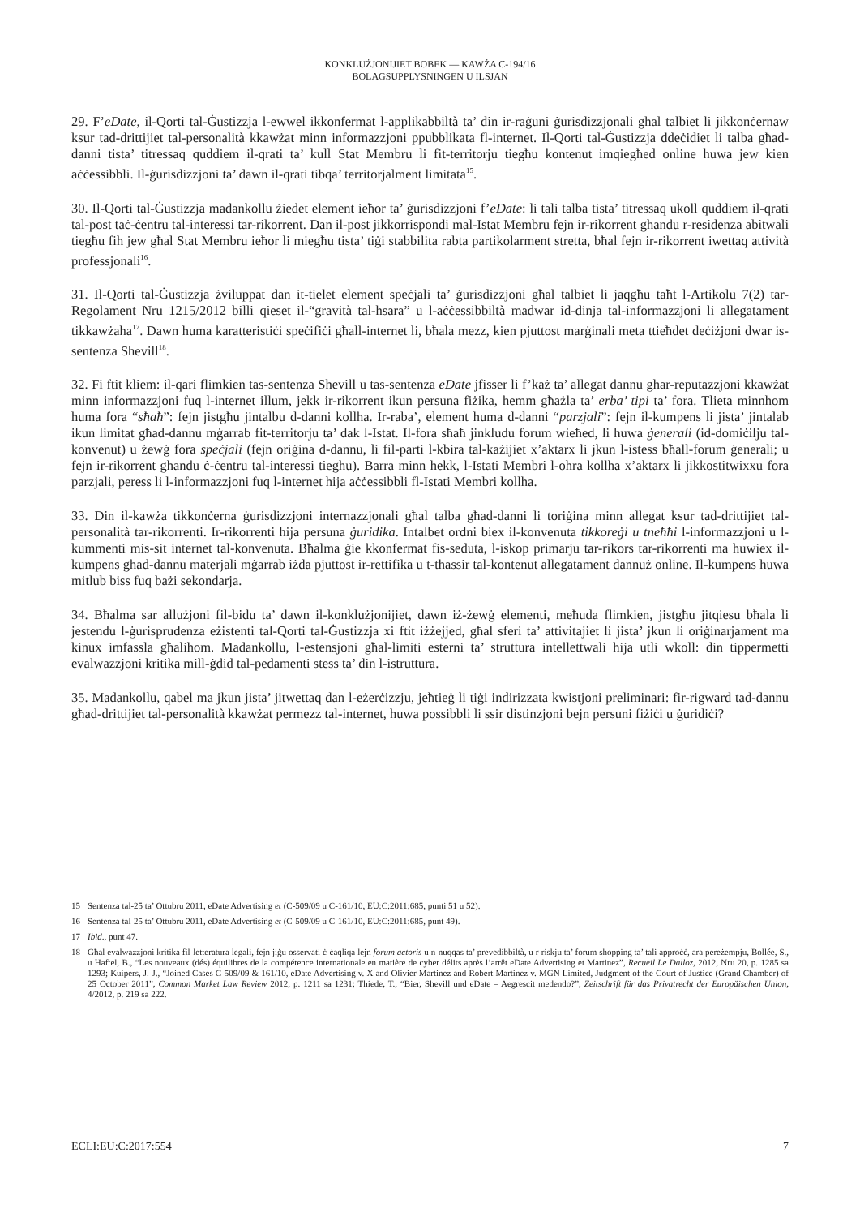KONKLUŻJONIJIET BOBEK — KAWŻA C-194/16
BOLAGSUPPLYSNINGEN U ILSJAN
29. F’eDate, il-Qorti tal-Ġustizzja l-ewwel ikkonfermat l-applikabbiltà ta’ din ir-raġuni ġurisdizzjonali għal talbiet li jikkonċernaw ksur tad-drittijiet tal-personalità kkawżat minn informazzjoni ppubblikata fl-internet. Il-Qorti tal-Ġustizzja ddeċidiet li talba għad-danni tista’ titressaq quddiem il-qrati ta’ kull Stat Membru li fit-territorju tiegħu kontenut imqiegħed online huwa jew kien aċċessibbli. Il-ġurisdizzjoni ta’ dawn il-qrati tibqa’ territorjalment limitata<sup>15</sup>.
30. Il-Qorti tal-Ġustizzja madankollu żiedet element ieħor ta’ ġurisdizzjoni f’eDate: li tali talba tista’ titressaq ukoll quddiem il-qrati tal-post taċ-ċentru tal-interessi tar-rikorrent. Dan il-post jikkorrispondi mal-Istat Membru fejn ir-rikorrent għandu r-residenza abitwali tiegħu fih jew għal Stat Membru ieħor li miegħu tista’ tiġi stabbilita rabta partikolarment stretta, bħal fejn ir-rikorrent iwettaq attività professjonali<sup>16</sup>.
31. Il-Qorti tal-Ġustizzja żviluppat dan it-tielet element speċjali ta’ ġurisdizzjoni għal talbiet li jaqgħu taħt l-Artikolu 7(2) tar-Regolament Nru 1215/2012 billi qieset il-“gravità tal-ħsara” u l-aċċessibbiltà madwar id-dinja tal-informazzjoni li allegatament tikkawżaha<sup>17</sup>. Dawn huma karatteristiċi speċifiċi għall-internet li, bħala mezz, kien pjuttost marġinali meta ttieħdet deċiżjoni dwar is-sentenza Shevill<sup>18</sup>.
32. Fi ftit kliem: il-qari flimkien tas-sentenza Shevill u tas-sentenza eDate jfisser li f’każ ta’ allegat dannu għar-reputazzjoni kkawżat minn informazzjoni fuq l-internet illum, jekk ir-rikorrent ikun persuna fiżika, hemm għażla ta’ erba’ tipi ta’ fora. Tlieta minnhom huma fora “sħaħ”: fejn jistgħu jintalbu d-danni kollha. Ir-raba’, element huma d-danni “parzjali”: fejn il-kumpens li jista’ jintalab ikun limitat għad-dannu mġarrab fit-territorju ta’ dak l-Istat. Il-fora sħaħ jinkludu forum wieħed, li huwa ġenerali (id-domiċilju tal-konvenut) u żewġ fora speċjali (fejn oriġina d-dannu, li fil-parti l-kbira tal-każijiet x’aktarx li jkun l-istess bħall-forum ġenerali; u fejn ir-rikorrent għandu ċ-ċentru tal-interessi tiegħu). Barra minn hekk, l-Istati Membri l-oħra kollha x’aktarx li jikkostitwixxu fora parzjali, peress li l-informazzjoni fuq l-internet hija aċċessibbli fl-Istati Membri kollha.
33. Din il-kawża tikkonċerna ġurisdizzjoni internazzjonali għal talba għad-danni li toriġina minn allegat ksur tad-drittijiet tal-personalità tar-rikorrenti. Ir-rikorrenti hija persuna ġuridika. Intalbet ordni biex il-konvenuta tikkoreġi u tneħħi l-informazzjoni u l-kummenti mis-sit internet tal-konvenuta. Bħalma ġie kkonfermat fis-seduta, l-iskop primarju tar-rikors tar-rikorrenti ma huwiex il-kumpens għad-dannu materjali mġarrab iżda pjuttost ir-rettifika u t-tħassir tal-kontenut allegatament dannuż online. Il-kumpens huwa mitlub biss fuq bażi sekondarja.
34. Bħalma sar allużjoni fil-bidu ta’ dawn il-konklużjonijiet, dawn iż-żewġ elementi, meħuda flimkien, jistgħu jitqiesu bħala li jestendu l-ġurisprudenza eżistenti tal-Qorti tal-Ġustizzja xi ftit iżżejjed, għal sferi ta’ attivitajiet li jista’ jkun li oriġinarjament ma kinux imfassla għalihom. Madankollu, l-estensjoni għal-limiti esterni ta’ struttura intellettwali hija utli wkoll: din tippermetti evalwazzjoni kritika mill-ġdid tal-pedamenti stess ta’ din l-istruttura.
35. Madankollu, qabel ma jkun jista’ jitwettaq dan l-eżerċizzju, jeħtieġ li tiġi indirizzata kwistjoni preliminari: fir-rigward tad-dannu għad-drittijiet tal-personalità kkawżat permezz tal-internet, huwa possibbli li ssir distinzjoni bejn persuni fiżiċi u ġuridiċi?
15 Sentenza tal-25 ta’ Ottubru 2011, eDate Advertising et (C-509/09 u C-161/10, EU:C:2011:685, punti 51 u 52).
16 Sentenza tal-25 ta’ Ottubru 2011, eDate Advertising et (C-509/09 u C-161/10, EU:C:2011:685, punt 49).
17 Ibid., punt 47.
18 Għal evalwazzjoni kritika fil-letteratura legali, fejn jiġu osservati ċ-ċaqliqa lejn forum actoris u n-nuqqas ta’ prevedibbiltà, u r-riskju ta’ forum shopping ta’ tali approċċ, ara pereżempju, Bollée, S., u Haftel, B., “Les nouveaux (dés) équilibres de la compétence internationale en matière de cyber délits après l’arrêt eDate Advertising et Martinez”, Recueil Le Dalloz, 2012, Nru 20, p. 1285 sa 1293; Kuipers, J.-J., “Joined Cases C-509/09 & 161/10, eDate Advertising v. X and Olivier Martinez and Robert Martinez v. MGN Limited, Judgment of the Court of Justice (Grand Chamber) of 25 October 2011”, Common Market Law Review 2012, p. 1211 sa 1231; Thiede, T., “Bier, Shevill und eDate – Aegrescit medendo?”, Zeitschrift für das Privatrecht der Europäischen Union, 4/2012, p. 219 sa 222.
ECLI:EU:C:2017:554 7